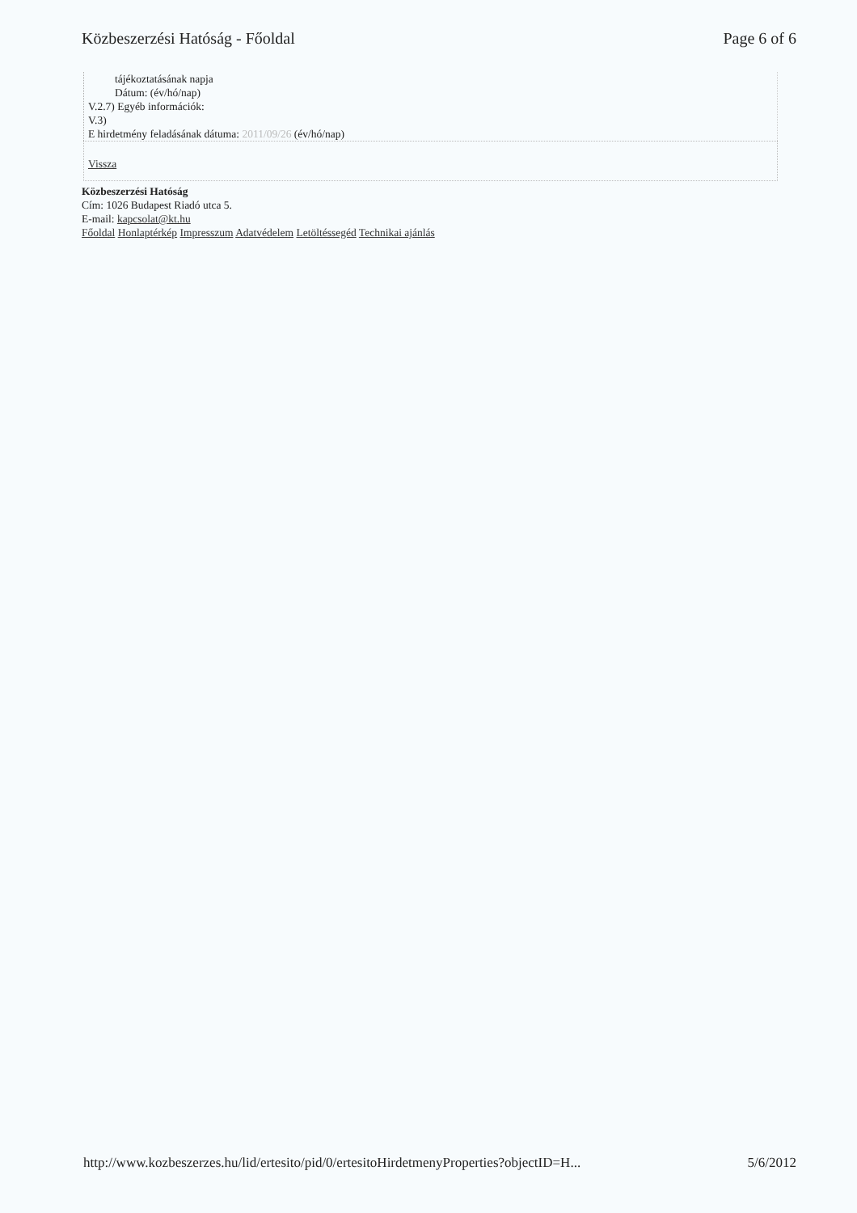Közbeszerzési Hatóság - Főoldal Page 6 of 6
tájékoztatásának napja
Dátum: (év/hó/nap)
V.2.7) Egyéb információk:
V.3)
E hirdetmény feladásának dátuma: 2011/09/26 (év/hó/nap)
Vissza
Közbeszerzési Hatóság
Cím: 1026 Budapest Riadó utca 5.
E-mail: kapcsolat@kt.hu
Főoldal Honlaptérkép Impresszum Adatvédelem Letöltéssegéd Technikai ajánlás
http://www.kozbeszerzes.hu/lid/ertesito/pid/0/ertesitoHirdetmenyProperties?objectID=H... 5/6/2012